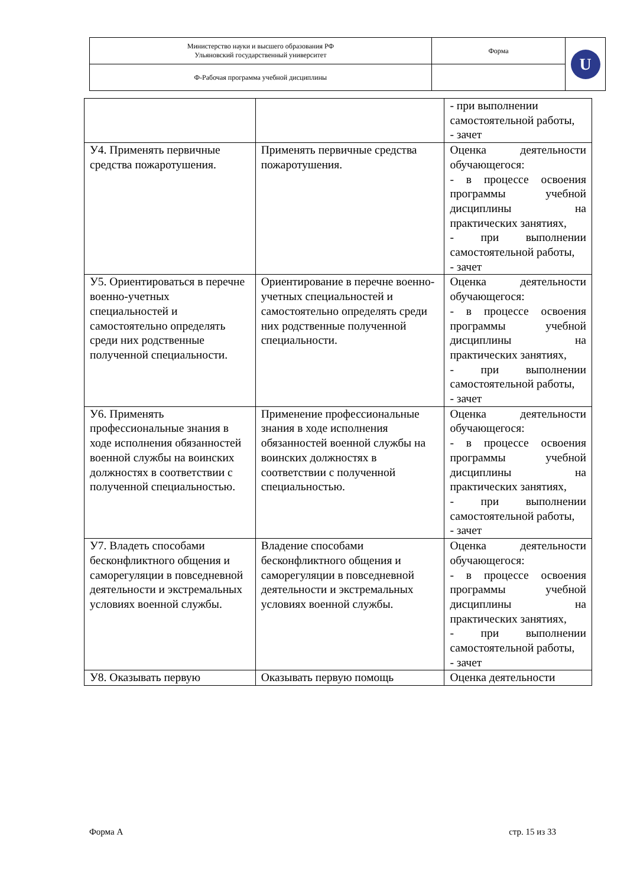| Министерство науки и высшего образования РФ Ульяновский государственный университет | Форма | U |
| Ф-Рабочая программа учебной дисциплины | | |
| | | - при выполнении самостоятельной работы, - зачет |
| У4. Применять первичные средства пожаротушения. | Применять первичные средства пожаротушения. | Оценка деятельности обучающегося: - в процессе освоения программы учебной дисциплины на практических занятиях, - при выполнении самостоятельной работы, - зачет |
| У5. Ориентироваться в перечне военно-учетных специальностей и самостоятельно определять среди них родственные полученной специальности. | Ориентирование в перечне военно-учетных специальностей и самостоятельно определять среди них родственные полученной специальности. | Оценка деятельности обучающегося: - в процессе освоения программы учебной дисциплины на практических занятиях, - при выполнении самостоятельной работы, - зачет |
| У6. Применять профессиональные знания в ходе исполнения обязанностей военной службы на воинских должностях в соответствии с полученной специальностью. | Применение профессиональные знания в ходе исполнения обязанностей военной службы на воинских должностях в соответствии с полученной специальностью. | Оценка деятельности обучающегося: - в процессе освоения программы учебной дисциплины на практических занятиях, - при выполнении самостоятельной работы, - зачет |
| У7. Владеть способами бесконфликтного общения и саморегуляции в повседневной деятельности и экстремальных условиях военной службы. | Владение способами бесконфликтного общения и саморегуляции в повседневной деятельности и экстремальных условиях военной службы. | Оценка деятельности обучающегося: - в процессе освоения программы учебной дисциплины на практических занятиях, - при выполнении самостоятельной работы, - зачет |
| У8. Оказывать первую | Оказывать первую помощь | Оценка деятельности |
Форма А стр. 15 из 33